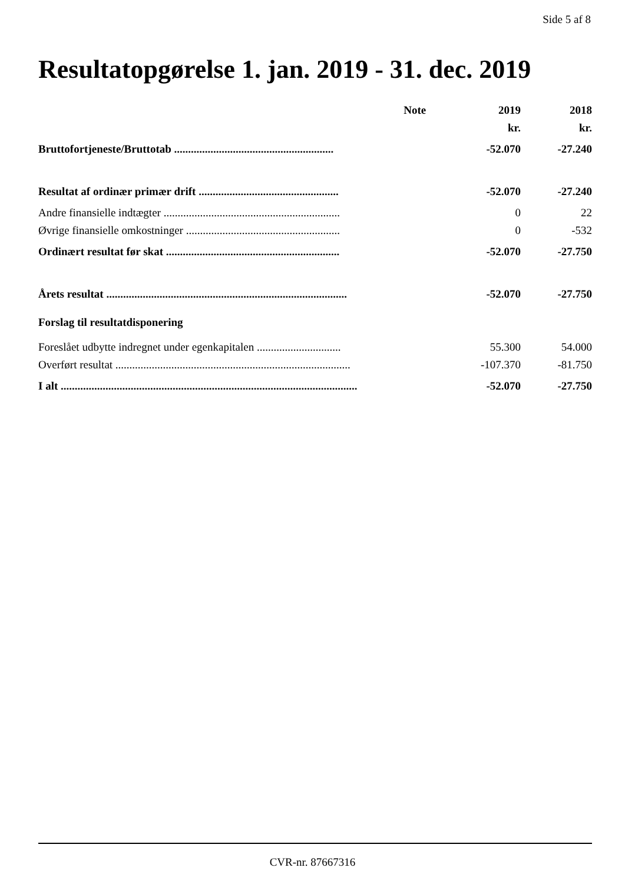Side 5 af 8
Resultatopgørelse 1. jan. 2019 - 31. dec. 2019
| | Note | 2019 | 2018 |
| --- | --- | --- | --- |
| | | kr. | kr. |
| Bruttofortjeneste/Bruttotab ......................................................... | | -52.070 | -27.240 |
| Resultat af ordinær primær drift .................................................. | | -52.070 | -27.240 |
| Andre finansielle indtægter ............................................................... | | 0 | 22 |
| Øvrige finansielle omkostninger ....................................................... | | 0 | -532 |
| Ordinært resultat før skat .............................................................. | | -52.070 | -27.750 |
| Årets resultat ...................................................................................... | | -52.070 | -27.750 |
| Forslag til resultatdisponering | | | |
| Foreslået udbytte indregnet under egenkapitalen .............................. | | 55.300 | 54.000 |
| Overført resultat .................................................................................... | | -107.370 | -81.750 |
| I alt .......................................................................................................... | | -52.070 | -27.750 |
CVR-nr. 87667316